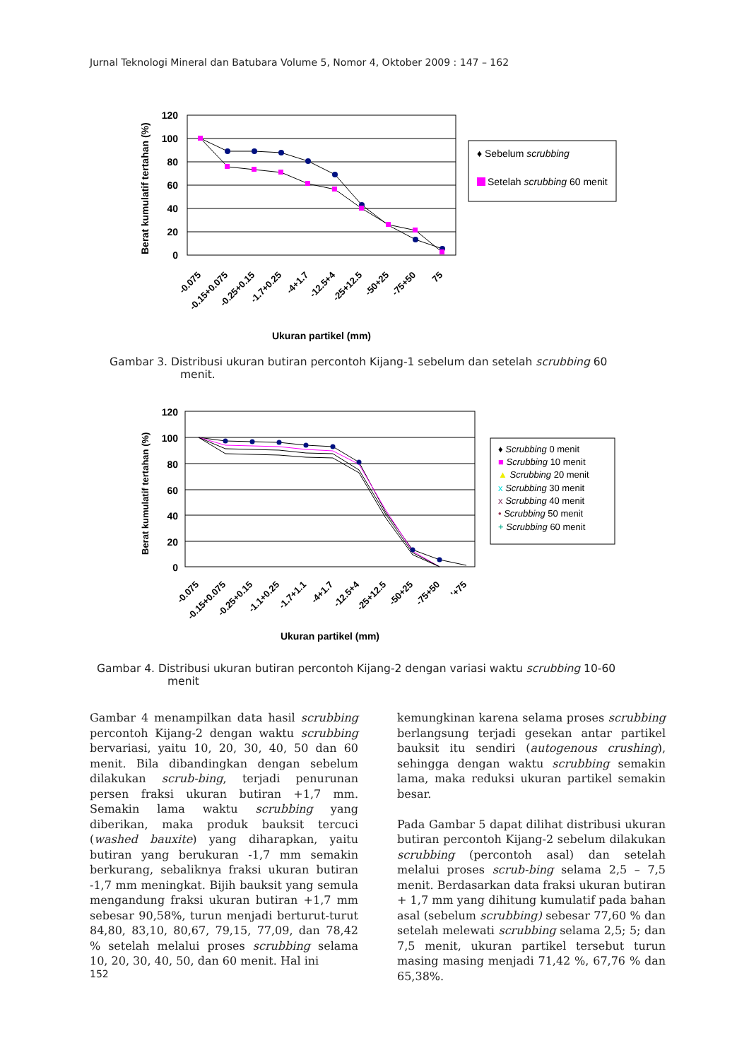Jurnal Teknologi Mineral dan Batubara Volume 5, Nomor 4, Oktober 2009 : 147 – 162
Berat kumulatif tertahan (%)
120
100
80
60
40
20
0
-0.075
-0.15+0.075
-0.25+0.15
-1.7+0.25
-4+1.7
-12.5+4
-25+12.5
-50+25
-75+50
75
Ukuran partikel (mm)
♦ Sebelum scrubbing
Setelah scrubbing 60 menit
Gambar 3. Distribusi ukuran butiran percontoh Kijang-1 sebelum dan setelah scrubbing 60
menit.
Berat kumulatif tertahan (%)
120
100
80
60
40
20
0
-0.075
-0.15+0.075
-0.25+0.15
-1.1+0.25
-1.7+1.1
-4+1.7
-12.5+4
-25+12.5
-50+25
-75+50
'+75
Ukuran partikel (mm)
♦ Scrubbing 0 menit
■ Scrubbing 10 menit
▲ Scrubbing 20 menit
x Scrubbing 30 menit
x Scrubbing 40 menit
• Scrubbing 50 menit
+ Scrubbing 60 menit
Gambar 4. Distribusi ukuran butiran percontoh Kijang-2 dengan variasi waktu scrubbing 10-60
menit
Gambar 4 menampilkan data hasil scrubbing percontoh Kijang-2 dengan waktu scrubbing bervariasi, yaitu 10, 20, 30, 40, 50 dan 60 menit. Bila dibandingkan dengan sebelum dilakukan scrub-bing, terjadi penurunan persen fraksi ukuran butiran +1,7 mm. Semakin lama waktu scrubbing yang diberikan, maka produk bauksit tercuci (washed bauxite) yang diharapkan, yaitu butiran yang berukuran -1,7 mm semakin berkurang, sebaliknya fraksi ukuran butiran -1,7 mm meningkat. Bijih bauksit yang semula mengandung fraksi ukuran butiran +1,7 mm sebesar 90,58%, turun menjadi berturut-turut 84,80, 83,10, 80,67, 79,15, 77,09, dan 78,42 % setelah melalui proses scrubbing selama 10, 20, 30, 40, 50, dan 60 menit. Hal ini
kemungkinan karena selama proses scrubbing berlangsung terjadi gesekan antar partikel bauksit itu sendiri (autogenous crushing), sehingga dengan waktu scrubbing semakin lama, maka reduksi ukuran partikel semakin besar.
Pada Gambar 5 dapat dilihat distribusi ukuran butiran percontoh Kijang-2 sebelum dilakukan scrubbing (percontoh asal) dan setelah melalui proses scrub-bing selama 2,5 – 7,5 menit. Berdasarkan data fraksi ukuran butiran + 1,7 mm yang dihitung kumulatif pada bahan asal (sebelum scrubbing) sebesar 77,60 % dan setelah melewati scrubbing selama 2,5; 5; dan 7,5 menit, ukuran partikel tersebut turun masing masing menjadi 71,42 %, 67,76 % dan 65,38%.
152